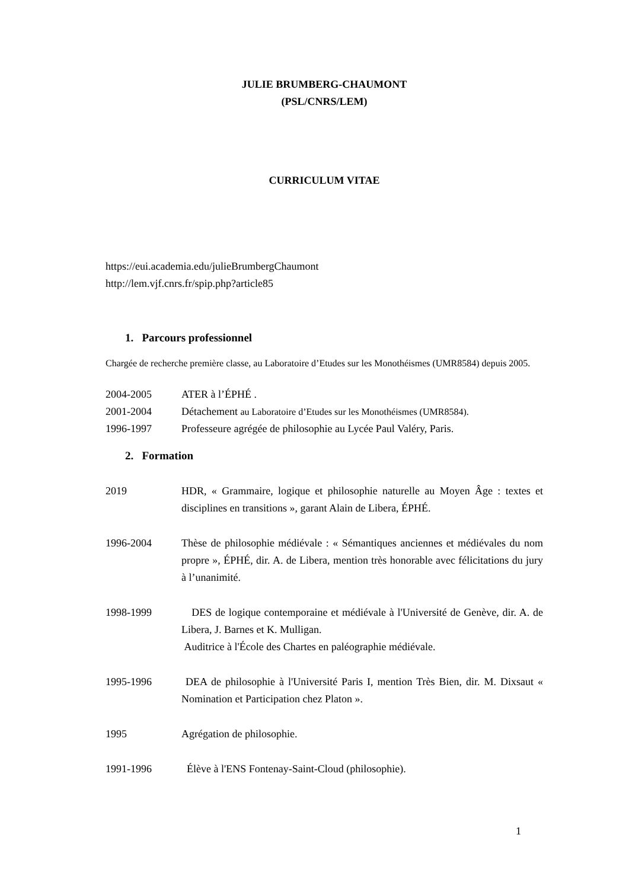JULIE BRUMBERG-CHAUMONT
(PSL/CNRS/LEM)
CURRICULUM VITAE
https://eui.academia.edu/julieBrumbergChaumont
http://lem.vjf.cnrs.fr/spip.php?article85
1. Parcours professionnel
Chargée de recherche première classe, au Laboratoire d’Etudes sur les Monothéismes (UMR8584) depuis 2005.
2004-2005 ATER à l’ÉPHÉ .
2001-2004 Détachement au Laboratoire d’Etudes sur les Monothéismes (UMR8584).
1996-1997 Professeure agrégée de philosophie au Lycée Paul Valéry, Paris.
2. Formation
2019 HDR, « Grammaire, logique et philosophie naturelle au Moyen Âge : textes et disciplines en transitions », garant Alain de Libera, ÉPHÉ.
1996-2004 Thèse de philosophie médiévale : « Sémantiques anciennes et médiévales du nom propre », ÉPHÉ, dir. A. de Libera, mention très honorable avec félicitations du jury à l’unanimité.
1998-1999 DES de logique contemporaine et médiévale à l'Université de Genève, dir. A. de Libera, J. Barnes et K. Mulligan.
Auditrice à l'École des Chartes en paléographie médiévale.
1995-1996 DEA de philosophie à l'Université Paris I, mention Très Bien, dir. M. Dixsaut « Nomination et Participation chez Platon ».
1995 Agrégation de philosophie.
1991-1996 Élève à l'ENS Fontenay-Saint-Cloud (philosophie).
1